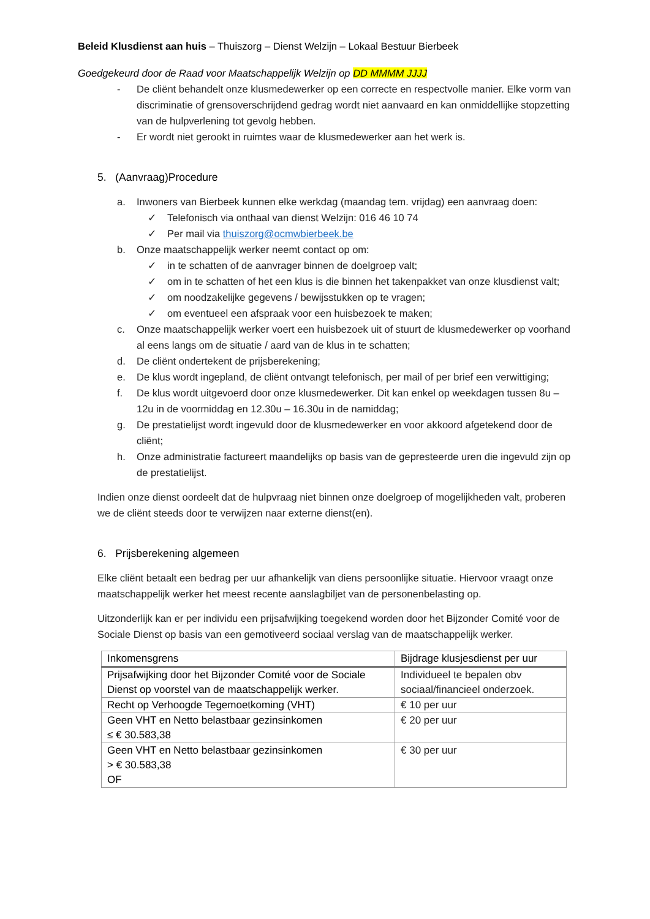Beleid Klusdienst aan huis – Thuiszorg – Dienst Welzijn – Lokaal Bestuur Bierbeek
Goedgekeurd door de Raad voor Maatschappelijk Welzijn op DD MMMM JJJJ
- De cliënt behandelt onze klusmedewerker op een correcte en respectvolle manier. Elke vorm van discriminatie of grensoverschrijdend gedrag wordt niet aanvaard en kan onmiddellijke stopzetting van de hulpverlening tot gevolg hebben.
- Er wordt niet gerookt in ruimtes waar de klusmedewerker aan het werk is.
5. (Aanvraag)Procedure
a. Inwoners van Bierbeek kunnen elke werkdag (maandag tem. vrijdag) een aanvraag doen:
✓ Telefonisch via onthaal van dienst Welzijn: 016 46 10 74
✓ Per mail via thuiszorg@ocmwbierbeek.be
b. Onze maatschappelijk werker neemt contact op om:
✓ in te schatten of de aanvrager binnen de doelgroep valt;
✓ om in te schatten of het een klus is die binnen het takenpakket van onze klusdienst valt;
✓ om noodzakelijke gegevens / bewijsstukken op te vragen;
✓ om eventueel een afspraak voor een huisbezoek te maken;
c. Onze maatschappelijk werker voert een huisbezoek uit of stuurt de klusmedewerker op voorhand al eens langs om de situatie / aard van de klus in te schatten;
d. De cliënt ondertekent de prijsberekening;
e. De klus wordt ingepland, de cliënt ontvangt telefonisch, per mail of per brief een verwittiging;
f. De klus wordt uitgevoerd door onze klusmedewerker. Dit kan enkel op weekdagen tussen 8u – 12u in de voormiddag en 12.30u – 16.30u in de namiddag;
g. De prestatielijst wordt ingevuld door de klusmedewerker en voor akkoord afgetekend door de cliënt;
h. Onze administratie factureert maandelijks op basis van de gepresteerde uren die ingevuld zijn op de prestatielijst.
Indien onze dienst oordeelt dat de hulpvraag niet binnen onze doelgroep of mogelijkheden valt, proberen we de cliënt steeds door te verwijzen naar externe dienst(en).
6. Prijsberekening algemeen
Elke cliënt betaalt een bedrag per uur afhankelijk van diens persoonlijke situatie. Hiervoor vraagt onze maatschappelijk werker het meest recente aanslagbiljet van de personenbelasting op.
Uitzonderlijk kan er per individu een prijsafwijking toegekend worden door het Bijzonder Comité voor de Sociale Dienst op basis van een gemotiveerd sociaal verslag van de maatschappelijk werker.
| Inkomensgrens | Bijdrage klusjesdienst per uur |
| --- | --- |
| Prijsafwijking door het Bijzonder Comité voor de Sociale Dienst op voorstel van de maatschappelijk werker. | Individueel te bepalen obv sociaal/financieel onderzoek. |
| Recht op Verhoogde Tegemoetkoming (VHT) | € 10 per uur |
| Geen VHT en Netto belastbaar gezinsinkomen ≤ € 30.583,38 | € 20 per uur |
| Geen VHT en Netto belastbaar gezinsinkomen > € 30.583,38 OF | € 30 per uur |